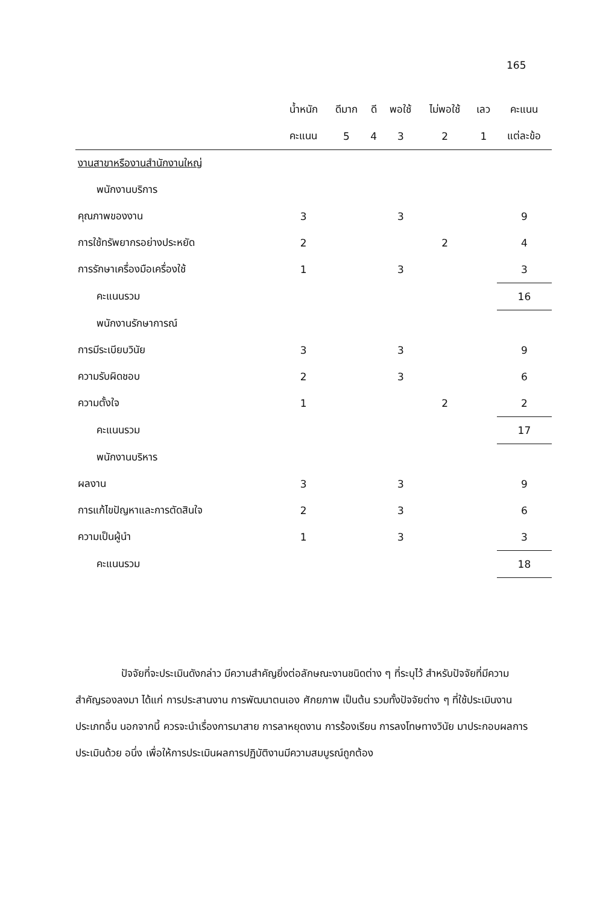165
| | น้ำหนัก | ดีมาก | ดี | พอใช้ | ไม่พอใช้ | เลว | คะแนน |
| --- | --- | --- | --- | --- | --- | --- | --- |
| | คะแนน | 5 | 4 | 3 | 2 | 1 | แต่ละข้อ |
| งานสาขาหรืองานสำนักงานใหญ่ | | | | | | | |
| พนักงานบริการ | | | | | | | |
| คุณภาพของงาน | 3 | | | 3 | | | 9 |
| การใช้ทรัพยากรอย่างประหยัด | 2 | | | | 2 | | 4 |
| การรักษาเครื่องมือเครื่องใช้ | 1 | | | 3 | | | 3 |
| คะแนนรวม | | | | | | | 16 |
| พนักงานรักษาการณ์ | | | | | | | |
| การมีระเบียบวินัย | 3 | | | 3 | | | 9 |
| ความรับผิดชอบ | 2 | | | 3 | | | 6 |
| ความตั้งใจ | 1 | | | | 2 | | 2 |
| คะแนนรวม | | | | | | | 17 |
| พนักงานบริหาร | | | | | | | |
| ผลงาน | 3 | | | 3 | | | 9 |
| การแก้ไขปัญหาและการตัดสินใจ | 2 | | | 3 | | | 6 |
| ความเป็นผู้นำ | 1 | | | 3 | | | 3 |
| คะแนนรวม | | | | | | | 18 |
ปัจจัยที่จะประเมินดังกล่าว มีความสำคัญยิ่งต่อลักษณะงานชนิดต่าง ๆ ที่ระบุไว้ สำหรับปัจจัยที่มีความสำคัญรองลงมา ได้แก่ การประสานงาน การพัฒนาตนเอง ศักยภาพ เป็นต้น รวมทั้งปัจจัยต่าง ๆ ที่ใช้ประเมินงานประเภทอื่น นอกจากนี้ ควรจะนำเรื่องการมาสาย การลาหยุดงาน การร้องเรียน การลงโทษทางวินัย มาประกอบผลการประเมินด้วย อนึ่ง เพื่อให้การประเมินผลการปฏิบัติงานมีความสมบูรณ์ถูกต้อง